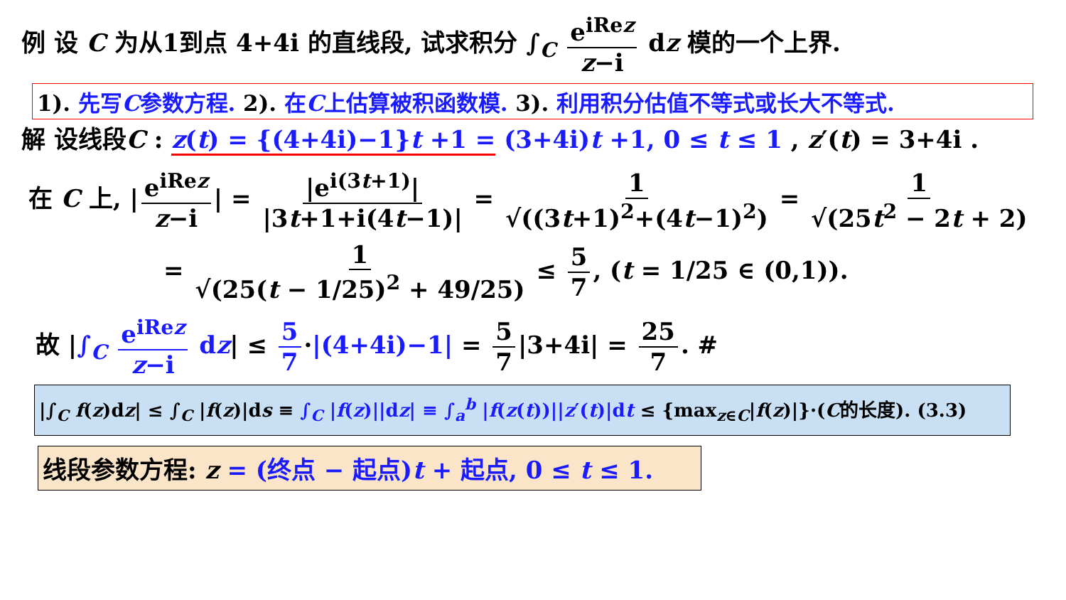例 设 C 为从1到点 4+4i 的直线段, 试求积分 ∫<sub>C</sub> e<sup>iRez</sup> z−i dz 模的一个上界.
1). 先写C参数方程. 2). 在C上估算被积函数模. 3). 利用积分估值不等式或长大不等式.
解 设线段C : z(t) = {(4+4i)−1}t +1 = (3+4i)t +1, 0 ≤ t ≤ 1 , z′(t) = 3+4i .
在 C 上, | e<sup>iRez</sup> z−i | = |e<sup>i(3t+1)</sup>| |3t+1+i(4t−1)| = 1 √((3t+1)<sup>2</sup>+(4t−1)<sup>2</sup>) = 1 √(25t<sup>2</sup> − 2t + 2)
= 1 √(25(t − 1/25)<sup>2</sup> + 49/25) ≤ 5 7, (t = 1/25 ∈ (0,1)).
故 |∫<sub>C</sub> e<sup>iRez</sup> z−i dz| ≤ 5 7 ·|(4+4i)−1| = 5 7 |3+4i| = 25 7. #
|∫<sub>C</sub> f(z)dz| ≤ ∫<sub>C</sub> |f(z)|ds ≡ ∫<sub>C</sub> |f(z)||dz| ≡ ∫<sub>a</sub><sup>b</sup> |f(z(t))||z′(t)|dt ≤ {max<sub>z∈C</sub>|f(z)|}·(C的长度). (3.3)
线段参数方程: z = (终点 − 起点)t + 起点, 0 ≤ t ≤ 1.